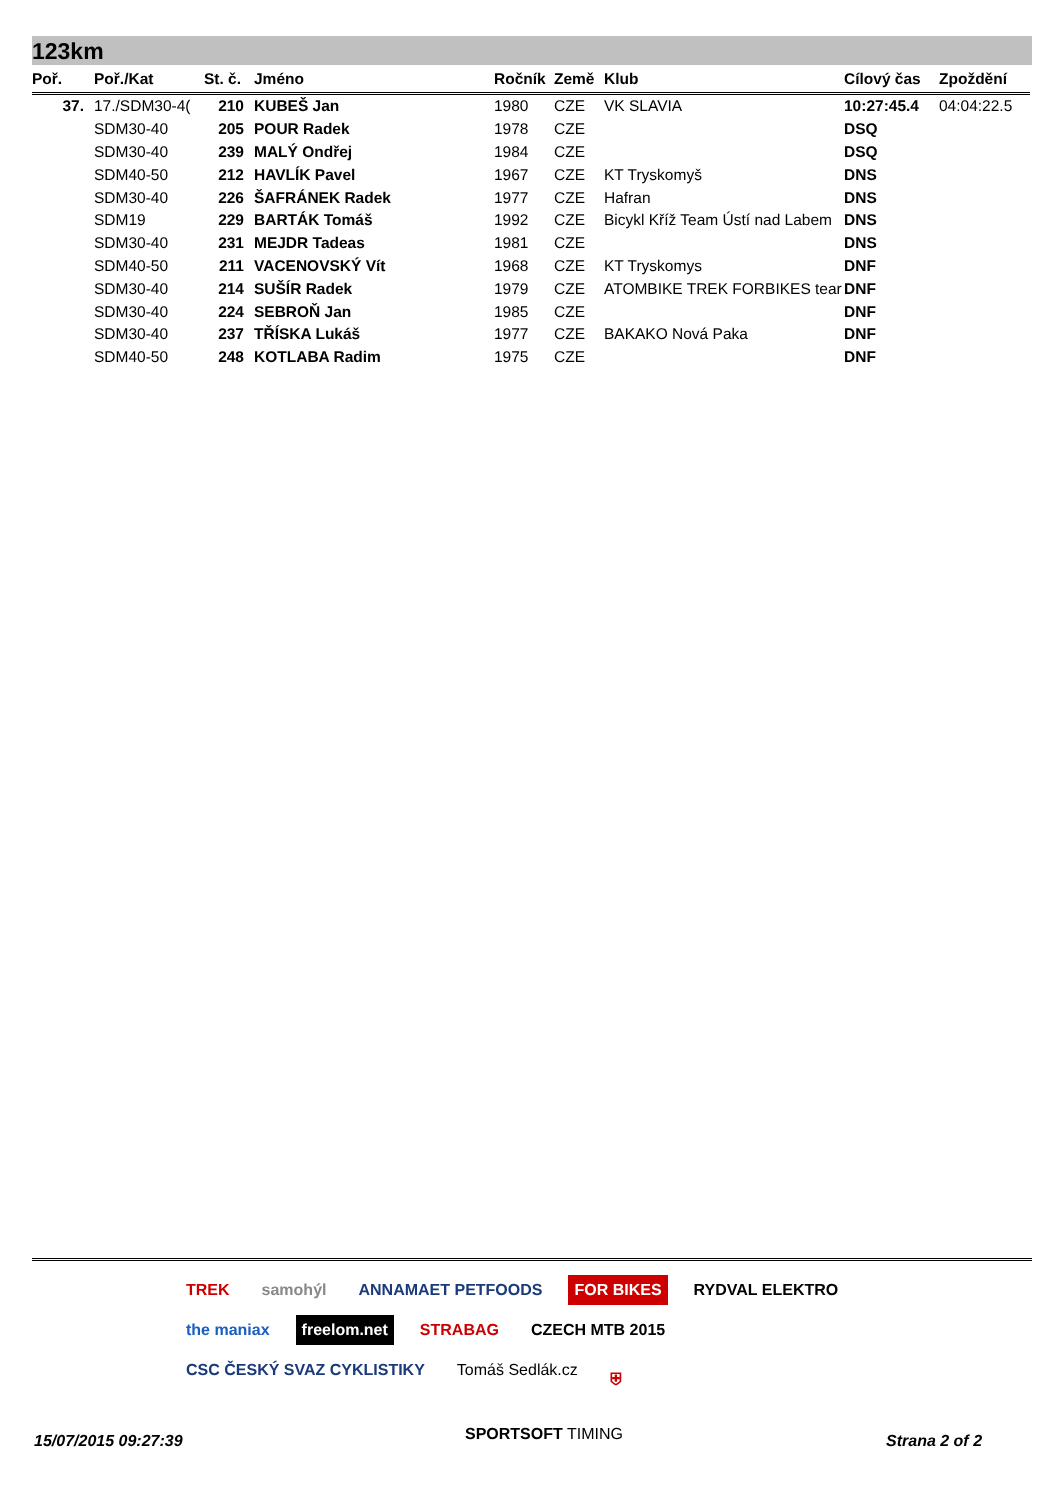123km
| Poř. | Poř./Kat | St. č. | Jméno | Ročník | Země | Klub | Cílový čas | Zpoždění |
| --- | --- | --- | --- | --- | --- | --- | --- | --- |
| 37. | 17./SDM30-4( | 210 | KUBEŠ Jan | 1980 | CZE | VK SLAVIA | 10:27:45.4 | 04:04:22.5 |
| | SDM30-40 | 205 | POUR Radek | 1978 | CZE | | DSQ | |
| | SDM30-40 | 239 | MALÝ Ondřej | 1984 | CZE | | DSQ | |
| | SDM40-50 | 212 | HAVLÍK Pavel | 1967 | CZE | KT Tryskomyš | DNS | |
| | SDM30-40 | 226 | ŠAFRÁNEK Radek | 1977 | CZE | Hafran | DNS | |
| | SDM19 | 229 | BARTÁK Tomáš | 1992 | CZE | Bicykl Kříž Team Ústí nad Labem | DNS | |
| | SDM30-40 | 231 | MEJDR Tadeas | 1981 | CZE | | DNS | |
| | SDM40-50 | 211 | VACENOVSKÝ Vít | 1968 | CZE | KT Tryskomys | DNF | |
| | SDM30-40 | 214 | SUŠÍR Radek | 1979 | CZE | ATOMBIKE TREK FORBIKES tear | DNF | |
| | SDM30-40 | 224 | SEBROŇ Jan | 1985 | CZE | | DNF | |
| | SDM30-40 | 237 | TŘÍSKA Lukáš | 1977 | CZE | BAKAKO Nová Paka | DNF | |
| | SDM40-50 | 248 | KOTLABA Radim | 1975 | CZE | | DNF | |
TREK samohýl ANNAMAET PETFOODS FOR BIKES RYDVAL ELEKTRO the maniax freelom.net STRABAG CZECH MTB 2015 CSC ČESKÝ SVAZ CYKLISTIKY Tomáš Sedlák.cz ⛨
15/07/2015 09:27:39 SPORTSOFT TIMING Strana 2 of 2